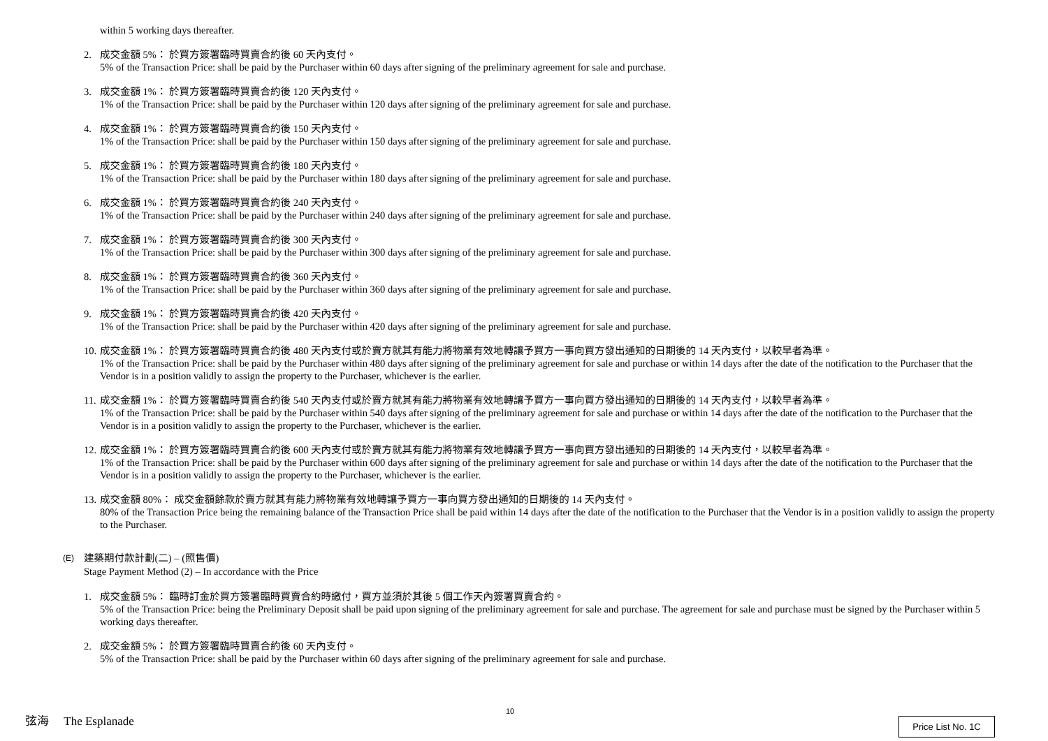within 5 working days thereafter.
2. 成交金額 5%： 於買方簽署臨時買賣合約後 60 天內支付。
5% of the Transaction Price: shall be paid by the Purchaser within 60 days after signing of the preliminary agreement for sale and purchase.
3. 成交金額 1%： 於買方簽署臨時買賣合約後 120 天內支付。
1% of the Transaction Price: shall be paid by the Purchaser within 120 days after signing of the preliminary agreement for sale and purchase.
4. 成交金額 1%： 於買方簽署臨時買賣合約後 150 天內支付。
1% of the Transaction Price: shall be paid by the Purchaser within 150 days after signing of the preliminary agreement for sale and purchase.
5. 成交金額 1%： 於買方簽署臨時買賣合約後 180 天內支付。
1% of the Transaction Price: shall be paid by the Purchaser within 180 days after signing of the preliminary agreement for sale and purchase.
6. 成交金額 1%： 於買方簽署臨時買賣合約後 240 天內支付。
1% of the Transaction Price: shall be paid by the Purchaser within 240 days after signing of the preliminary agreement for sale and purchase.
7. 成交金額 1%： 於買方簽署臨時買賣合約後 300 天內支付。
1% of the Transaction Price: shall be paid by the Purchaser within 300 days after signing of the preliminary agreement for sale and purchase.
8. 成交金額 1%： 於買方簽署臨時買賣合約後 360 天內支付。
1% of the Transaction Price: shall be paid by the Purchaser within 360 days after signing of the preliminary agreement for sale and purchase.
9. 成交金額 1%： 於買方簽署臨時買賣合約後 420 天內支付。
1% of the Transaction Price: shall be paid by the Purchaser within 420 days after signing of the preliminary agreement for sale and purchase.
10.
成交金額 1%： 於買方簽署臨時買賣合約後 480 天內支付或於賣方就其有能力將物業有效地轉讓予買方一事向買方發出通知的日期後的 14 天內支付，以較早者為準。
1% of the Transaction Price: shall be paid by the Purchaser within 480 days after signing of the preliminary agreement for sale and purchase or within 14 days after the date of the notification to the Purchaser that the Vendor is in a position validly to assign the property to the Purchaser, whichever is the earlier.
11.
成交金額 1%： 於買方簽署臨時買賣合約後 540 天內支付或於賣方就其有能力將物業有效地轉讓予買方一事向買方發出通知的日期後的 14 天內支付，以較早者為準。
1% of the Transaction Price: shall be paid by the Purchaser within 540 days after signing of the preliminary agreement for sale and purchase or within 14 days after the date of the notification to the Purchaser that the Vendor is in a position validly to assign the property to the Purchaser, whichever is the earlier.
12.
成交金額 1%： 於買方簽署臨時買賣合約後 600 天內支付或於賣方就其有能力將物業有效地轉讓予買方一事向買方發出通知的日期後的 14 天內支付，以較早者為準。
1% of the Transaction Price: shall be paid by the Purchaser within 600 days after signing of the preliminary agreement for sale and purchase or within 14 days after the date of the notification to the Purchaser that the Vendor is in a position validly to assign the property to the Purchaser, whichever is the earlier.
13.
成交金額 80%： 成交金額餘款於賣方就其有能力將物業有效地轉讓予買方一事向買方發出通知的日期後的 14 天內支付。
80% of the Transaction Price being the remaining balance of the Transaction Price shall be paid within 14 days after the date of the notification to the Purchaser that the Vendor is in a position validly to assign the property to the Purchaser.
(E)
建築期付款計劃(二) – (照售價)
Stage Payment Method (2) – In accordance with the Price
1. 成交金額 5%： 臨時訂金於買方簽署臨時買賣合約時繳付，買方並須於其後 5 個工作天內簽署買賣合約。
5% of the Transaction Price: being the Preliminary Deposit shall be paid upon signing of the preliminary agreement for sale and purchase. The agreement for sale and purchase must be signed by the Purchaser within 5 working days thereafter.
2. 成交金額 5%： 於買方簽署臨時買賣合約後 60 天內支付。
5% of the Transaction Price: shall be paid by the Purchaser within 60 days after signing of the preliminary agreement for sale and purchase.
10
弦海 The Esplanade Price List No. 1C